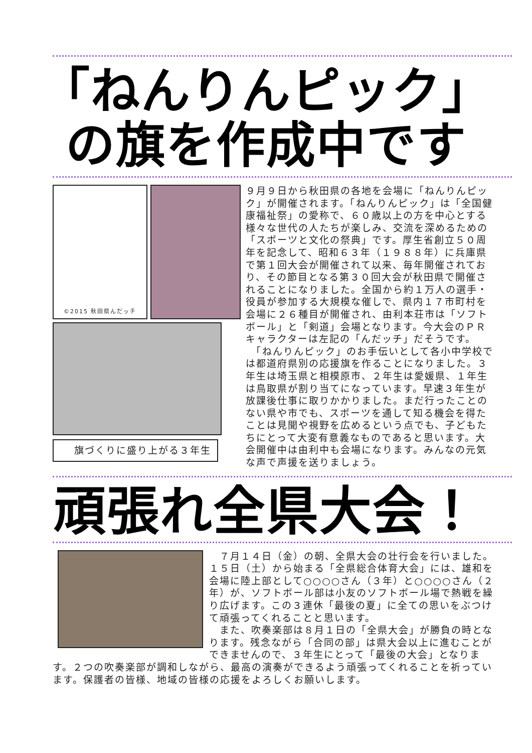「ねんりんピック」
の旗を作成中です
©2015 秋田県んだッチ
旗づくりに盛り上がる３年生
９月９日から秋田県の各地を会場に「ねんりんピック」が開催されます。「ねんりんピック」は「全国健康福祉祭」の愛称で、６０歳以上の方を中心とする様々な世代の人たちが楽しみ、交流を深めるための「スポーツと文化の祭典」です。厚生省創立５０周年を記念して、昭和６３年（１９８８年）に兵庫県で第１回大会が開催されて以来、毎年開催されており、その節目となる第３０回大会が秋田県で開催されることになりました。全国から約１万人の選手・役員が参加する大規模な催しで、県内１７市町村を会場に２６種目が開催され、由利本荘市は「ソフトボール」と「剣道」会場となります。今大会のＰＲキャラクターは左記の「んだッチ」だそうです。
　「ねんりんピック」のお手伝いとして各小中学校では都道府県別の応援旗を作ることになりました。３年生は埼玉県と相模原市、２年生は愛媛県、１年生は鳥取県が割り当てになっています。早速３年生が放課後仕事に取りかかりました。まだ行ったことのない県や市でも、スポーツを通して知る機会を得たことは見聞や視野を広めるという点でも、子どもたちにとって大変有意義なものであると思います。大会開催中は由利中も会場になります。みんなの元気な声で声援を送りましょう。
頑張れ全県大会！
　７月１４日（金）の朝、全県大会の壮行会を行いました。１５日（土）から始まる「全県総合体育大会」には、雄和を会場に陸上部として○○○○さん（３年）と○○○○さん（２年）が、ソフトボール部は小友のソフトボール場で熱戦を繰り広げます。この３連休「最後の夏」に全ての思いをぶつけて頑張ってくれることと思います。
　また、吹奏楽部は８月１日の「全県大会」が勝負の時となります。残念ながら「合同の部」は県大会以上に進むことができませんので、３年生にとって「最後の大会」となります。２つの吹奏楽部が調和しながら、最高の演奏ができるよう頑張ってくれることを祈っています。保護者の皆様、地域の皆様の応援をよろしくお願いします。